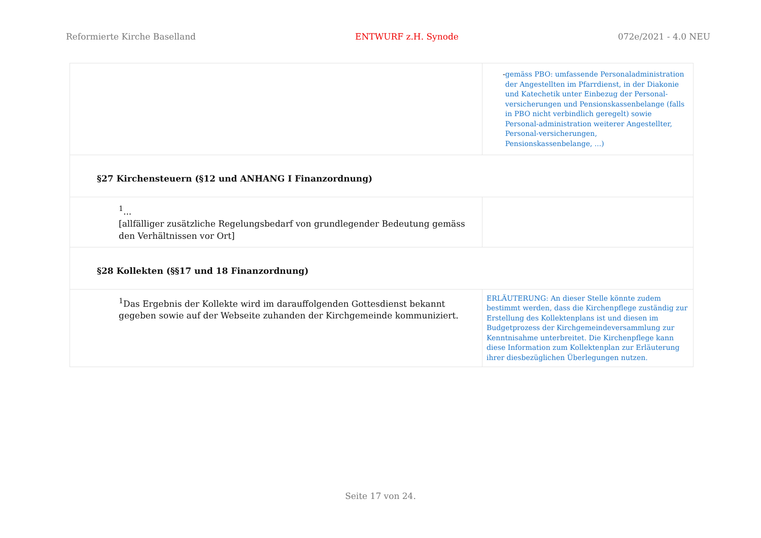Reformierte Kirche Baselland ENTWURF z.H. Synode 072e/2021 - 4.0 NEU
| | - gemäss PBO: umfassende Personaladministration der Angestellten im Pfarrdienst, in der Diakonie und Katechetik unter Einbezug der Personal-versicherungen und Pensionskassenbelange (falls in PBO nicht verbindlich geregelt) sowie Personal-administration weiterer Angestellter, Personal-versicherungen, Pensionskassenbelange, ...) |
| §27 Kirchensteuern (§12 und ANHANG I Finanzordnung) | |
| <sup>1</sup>... [allfälliger zusätzliche Regelungsbedarf von grundlegender Bedeutung gemäss den Verhältnissen vor Ort] | |
| §28 Kollekten (§§17 und 18 Finanzordnung) | |
| <sup>1</sup> Das Ergebnis der Kollekte wird im darauffolgenden Gottesdienst bekannt gegeben sowie auf der Webseite zuhanden der Kirchgemeinde kommuniziert. | ERLÄUTERUNG: An dieser Stelle könnte zudem bestimmt werden, dass die Kirchenpflege zuständig zur Erstellung des Kollektenplans ist und diesen im Budgetprozess der Kirchgemeindeversammlung zur Kenntnisahme unterbreitet. Die Kirchenpflege kann diese Information zum Kollektenplan zur Erläuterung ihrer diesbezüglichen Überlegungen nutzen. |
Seite 17 von 24.